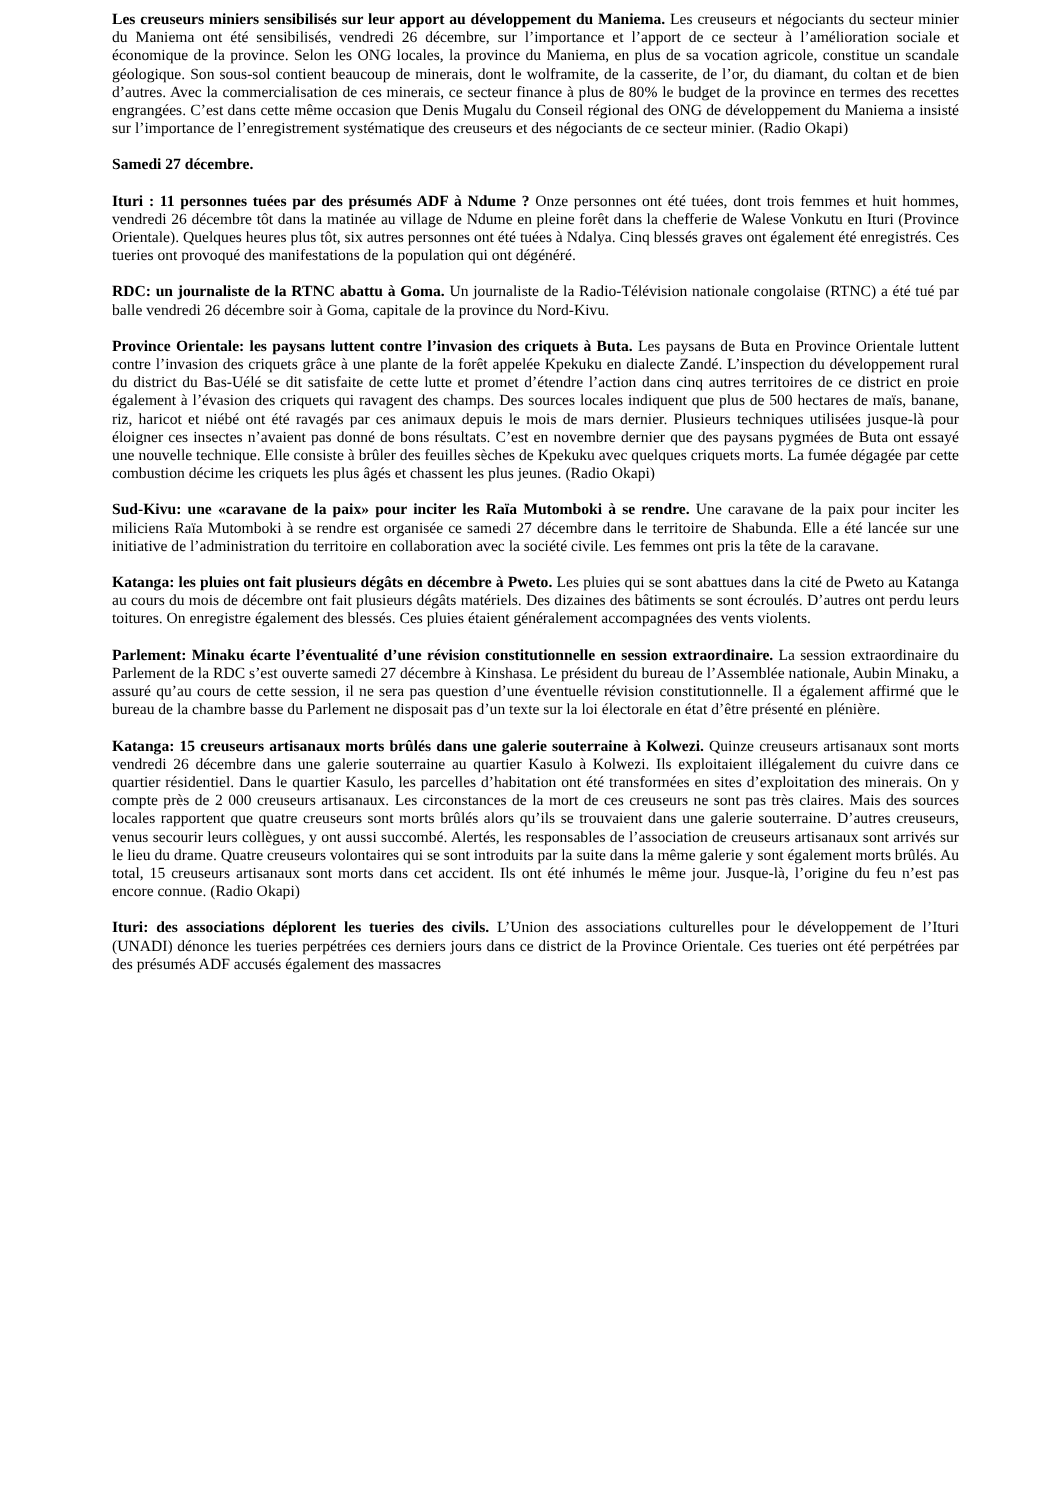Les creuseurs miniers sensibilisés sur leur apport au développement du Maniema. Les creuseurs et négociants du secteur minier du Maniema ont été sensibilisés, vendredi 26 décembre, sur l’importance et l’apport de ce secteur à l’amélioration sociale et économique de la province. Selon les ONG locales, la province du Maniema, en plus de sa vocation agricole, constitue un scandale géologique. Son sous-sol contient beaucoup de minerais, dont le wolframite, de la casserite, de l’or, du diamant, du coltan et de bien d’autres. Avec la commercialisation de ces minerais, ce secteur finance à plus de 80% le budget de la province en termes des recettes engrangées. C’est dans cette même occasion que Denis Mugalu du Conseil régional des ONG de développement du Maniema a insisté sur l’importance de l’enregistrement systématique des creuseurs et des négociants de ce secteur minier. (Radio Okapi)
Samedi 27 décembre.
Ituri : 11 personnes tuées par des présumés ADF à Ndume ? Onze personnes ont été tuées, dont trois femmes et huit hommes, vendredi 26 décembre tôt dans la matinée au village de Ndume en pleine forêt dans la chefferie de Walese Vonkutu en Ituri (Province Orientale). Quelques heures plus tôt, six autres personnes ont été tuées à Ndalya. Cinq blessés graves ont également été enregistrés. Ces tueries ont provoqué des manifestations de la population qui ont dégénéré.
RDC: un journaliste de la RTNC abattu à Goma. Un journaliste de la Radio-Télévision nationale congolaise (RTNC) a été tué par balle vendredi 26 décembre soir à Goma, capitale de la province du Nord-Kivu.
Province Orientale: les paysans luttent contre l’invasion des criquets à Buta. Les paysans de Buta en Province Orientale luttent contre l’invasion des criquets grâce à une plante de la forêt appelée Kpekuku en dialecte Zandé. L’inspection du développement rural du district du Bas-Uélé se dit satisfaite de cette lutte et promet d’étendre l’action dans cinq autres territoires de ce district en proie également à l’évasion des criquets qui ravagent des champs. Des sources locales indiquent que plus de 500 hectares de maïs, banane, riz, haricot et niébé ont été ravagés par ces animaux depuis le mois de mars dernier. Plusieurs techniques utilisées jusque-là pour éloigner ces insectes n’avaient pas donné de bons résultats. C’est en novembre dernier que des paysans pygmées de Buta ont essayé une nouvelle technique. Elle consiste à brûler des feuilles sèches de Kpekuku avec quelques criquets morts. La fumée dégagée par cette combustion décime les criquets les plus âgés et chassent les plus jeunes. (Radio Okapi)
Sud-Kivu: une «caravane de la paix» pour inciter les Raïa Mutomboki à se rendre. Une caravane de la paix pour inciter les miliciens Raïa Mutomboki à se rendre est organisée ce samedi 27 décembre dans le territoire de Shabunda. Elle a été lancée sur une initiative de l’administration du territoire en collaboration avec la société civile. Les femmes ont pris la tête de la caravane.
Katanga: les pluies ont fait plusieurs dégâts en décembre à Pweto. Les pluies qui se sont abattues dans la cité de Pweto au Katanga au cours du mois de décembre ont fait plusieurs dégâts matériels. Des dizaines des bâtiments se sont écroulés. D’autres ont perdu leurs toitures. On enregistre également des blessés. Ces pluies étaient généralement accompagnées des vents violents.
Parlement: Minaku écarte l’éventualité d’une révision constitutionnelle en session extraordinaire. La session extraordinaire du Parlement de la RDC s’est ouverte samedi 27 décembre à Kinshasa. Le président du bureau de l’Assemblée nationale, Aubin Minaku, a assuré qu’au cours de cette session, il ne sera pas question d’une éventuelle révision constitutionnelle. Il a également affirmé que le bureau de la chambre basse du Parlement ne disposait pas d’un texte sur la loi électorale en état d’être présenté en plénière.
Katanga: 15 creuseurs artisanaux morts brûlés dans une galerie souterraine à Kolwezi. Quinze creuseurs artisanaux sont morts vendredi 26 décembre dans une galerie souterraine au quartier Kasulo à Kolwezi. Ils exploitaient illégalement du cuivre dans ce quartier résidentiel. Dans le quartier Kasulo, les parcelles d’habitation ont été transformées en sites d’exploitation des minerais. On y compte près de 2 000 creuseurs artisanaux. Les circonstances de la mort de ces creuseurs ne sont pas très claires. Mais des sources locales rapportent que quatre creuseurs sont morts brûlés alors qu’ils se trouvaient dans une galerie souterraine. D’autres creuseurs, venus secourir leurs collègues, y ont aussi succombé. Alertés, les responsables de l’association de creuseurs artisanaux sont arrivés sur le lieu du drame. Quatre creuseurs volontaires qui se sont introduits par la suite dans la même galerie y sont également morts brûlés. Au total, 15 creuseurs artisanaux sont morts dans cet accident. Ils ont été inhumés le même jour. Jusque-là, l’origine du feu n’est pas encore connue. (Radio Okapi)
Ituri: des associations déplorent les tueries des civils. L’Union des associations culturelles pour le développement de l’Ituri (UNADI) dénonce les tueries perpétrées ces derniers jours dans ce district de la Province Orientale. Ces tueries ont été perpétrées par des présumés ADF accusés également des massacres